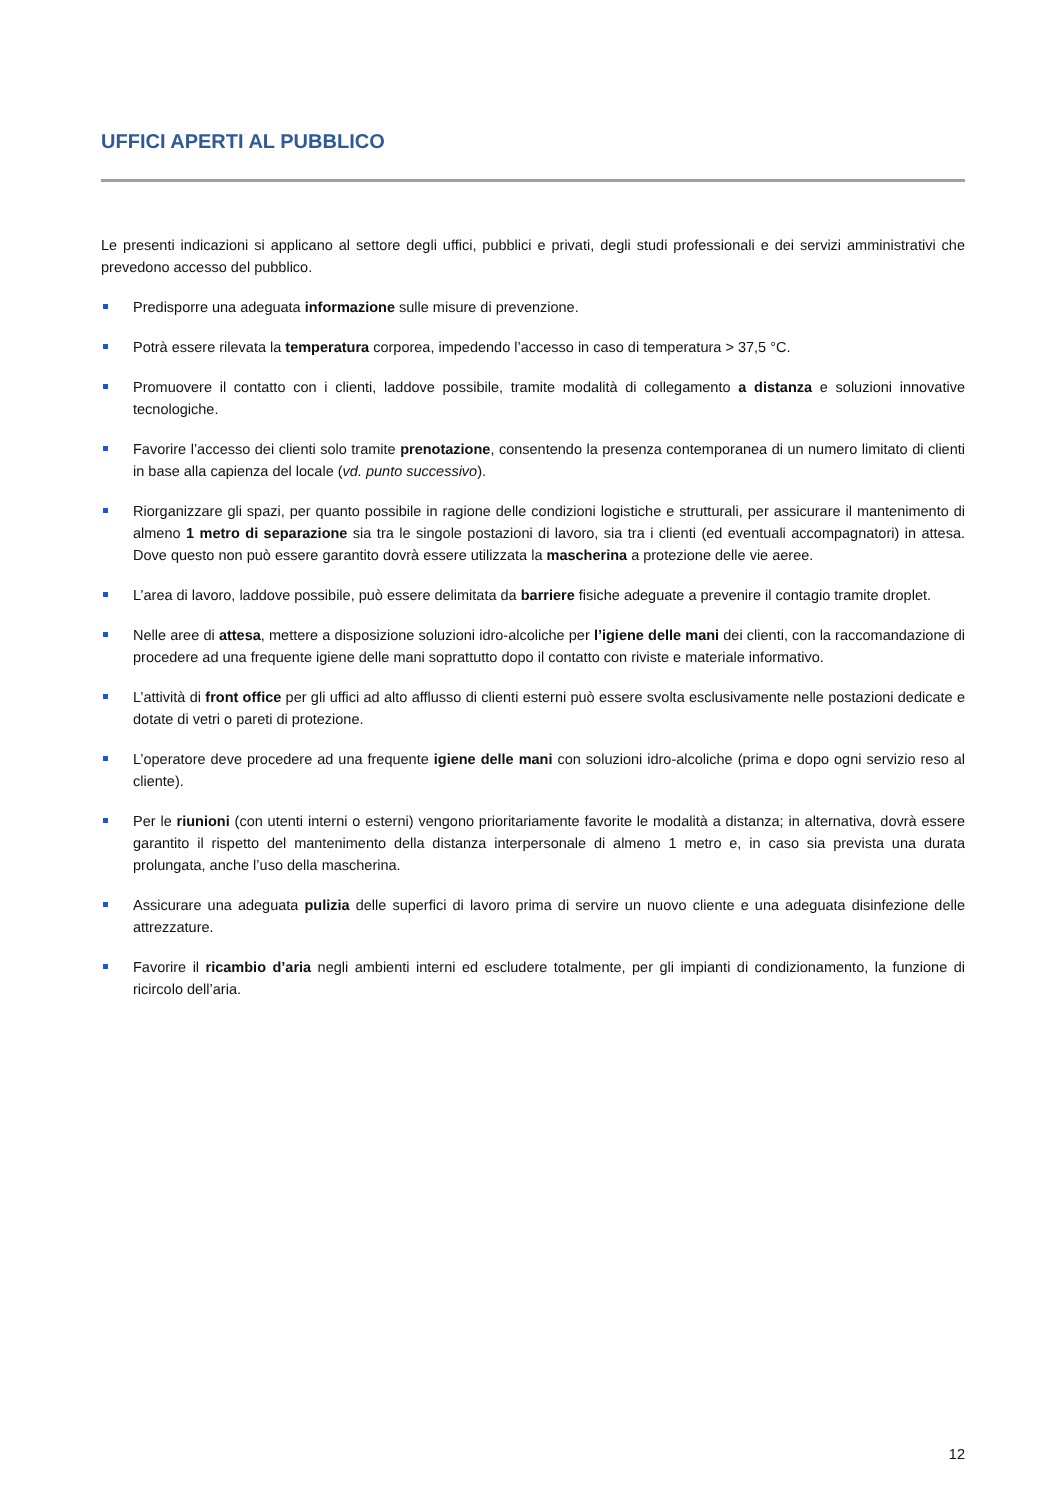UFFICI APERTI AL PUBBLICO
Le presenti indicazioni si applicano al settore degli uffici, pubblici e privati, degli studi professionali e dei servizi amministrativi che prevedono accesso del pubblico.
Predisporre una adeguata informazione sulle misure di prevenzione.
Potrà essere rilevata la temperatura corporea, impedendo l’accesso in caso di temperatura > 37,5 °C.
Promuovere il contatto con i clienti, laddove possibile, tramite modalità di collegamento a distanza e soluzioni innovative tecnologiche.
Favorire l’accesso dei clienti solo tramite prenotazione, consentendo la presenza contemporanea di un numero limitato di clienti in base alla capienza del locale (vd. punto successivo).
Riorganizzare gli spazi, per quanto possibile in ragione delle condizioni logistiche e strutturali, per assicurare il mantenimento di almeno 1 metro di separazione sia tra le singole postazioni di lavoro, sia tra i clienti (ed eventuali accompagnatori) in attesa. Dove questo non può essere garantito dovrà essere utilizzata la mascherina a protezione delle vie aeree.
L’area di lavoro, laddove possibile, può essere delimitata da barriere fisiche adeguate a prevenire il contagio tramite droplet.
Nelle aree di attesa, mettere a disposizione soluzioni idro-alcoliche per l’igiene delle mani dei clienti, con la raccomandazione di procedere ad una frequente igiene delle mani soprattutto dopo il contatto con riviste e materiale informativo.
L’attività di front office per gli uffici ad alto afflusso di clienti esterni può essere svolta esclusivamente nelle postazioni dedicate e dotate di vetri o pareti di protezione.
L’operatore deve procedere ad una frequente igiene delle mani con soluzioni idro-alcoliche (prima e dopo ogni servizio reso al cliente).
Per le riunioni (con utenti interni o esterni) vengono prioritariamente favorite le modalità a distanza; in alternativa, dovrà essere garantito il rispetto del mantenimento della distanza interpersonale di almeno 1 metro e, in caso sia prevista una durata prolungata, anche l’uso della mascherina.
Assicurare una adeguata pulizia delle superfici di lavoro prima di servire un nuovo cliente e una adeguata disinfezione delle attrezzature.
Favorire il ricambio d’aria negli ambienti interni ed escludere totalmente, per gli impianti di condizionamento, la funzione di ricircolo dell’aria.
12